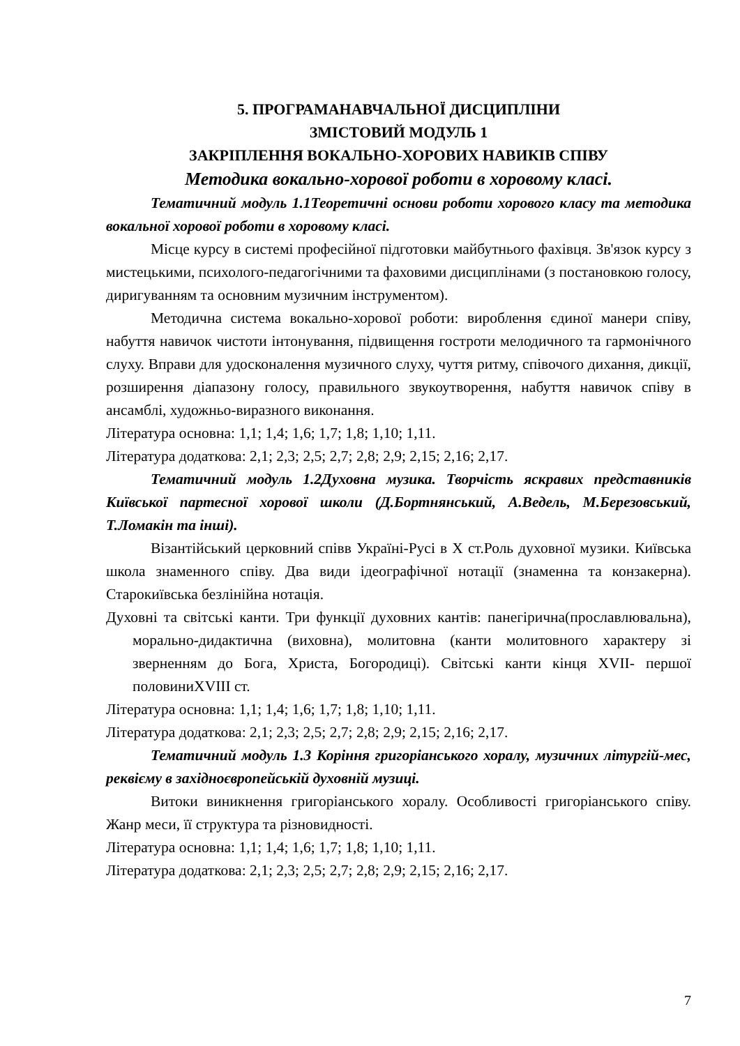5. ПРОГРАМАНАВЧАЛЬНОЇ ДИСЦИПЛІНИ
ЗМІСТОВИЙ МОДУЛЬ 1
ЗАКРІПЛЕННЯ ВОКАЛЬНО-ХОРОВИХ НАВИКІВ СПІВУ
Методика вокально-хорової роботи в хоровому класі.
Тематичний модуль 1.1Теоретичні основи роботи хорового класу та методика вокальної хорової роботи в хоровому класі.
Місце курсу в системі професійної підготовки майбутнього фахівця. Зв'язок курсу з мистецькими, психолого-педагогічними та фаховими дисциплінами (з постановкою голосу, диригуванням та основним музичним інструментом).
Методична система вокально-хорової роботи: вироблення єдиної манери співу, набуття навичок чистоти інтонування, підвищення гостроти мелодичного та гармонічного слуху. Вправи для удосконалення музичного слуху, чуття ритму, співочого дихання, дикції, розширення діапазону голосу, правильного звукоутворення, набуття навичок співу в ансамблі, художньо-виразного виконання.
Література основна: 1,1; 1,4; 1,6; 1,7; 1,8; 1,10; 1,11.
Література додаткова: 2,1; 2,3; 2,5; 2,7; 2,8; 2,9; 2,15; 2,16; 2,17.
Тематичний модуль 1.2Духовна музика. Творчість яскравих представників Київської партесної хорової школи (Д.Бортнянський, А.Ведель, М.Березовський, Т.Ломакін та інші).
Візантійський церковний співв Україні-Русі в Х ст.Роль духовної музики. Київська школа знаменного співу. Два види ідеографічної нотації (знаменна та конзакерна). Старокиївська безлінійна нотація.
Духовні та світські канти. Три функції духовних кантів: панегірична(прославлювальна), морально-дидактична (виховна), молитовна (канти молитовного характеру зі зверненням до Бога, Христа, Богородиці). Світські канти кінця XVII- першої половиниXVIII ст.
Література основна: 1,1; 1,4; 1,6; 1,7; 1,8; 1,10; 1,11.
Література додаткова: 2,1; 2,3; 2,5; 2,7; 2,8; 2,9; 2,15; 2,16; 2,17.
Тематичний модуль 1.3 Коріння григоріанського хоралу, музичних літургій-мес, реквієму в західноєвропейській духовній музиці.
Витоки виникнення григоріанського хоралу. Особливості григоріанського співу. Жанр меси, її структура та різновидності.
Література основна: 1,1; 1,4; 1,6; 1,7; 1,8; 1,10; 1,11.
Література додаткова: 2,1; 2,3; 2,5; 2,7; 2,8; 2,9; 2,15; 2,16; 2,17.
7